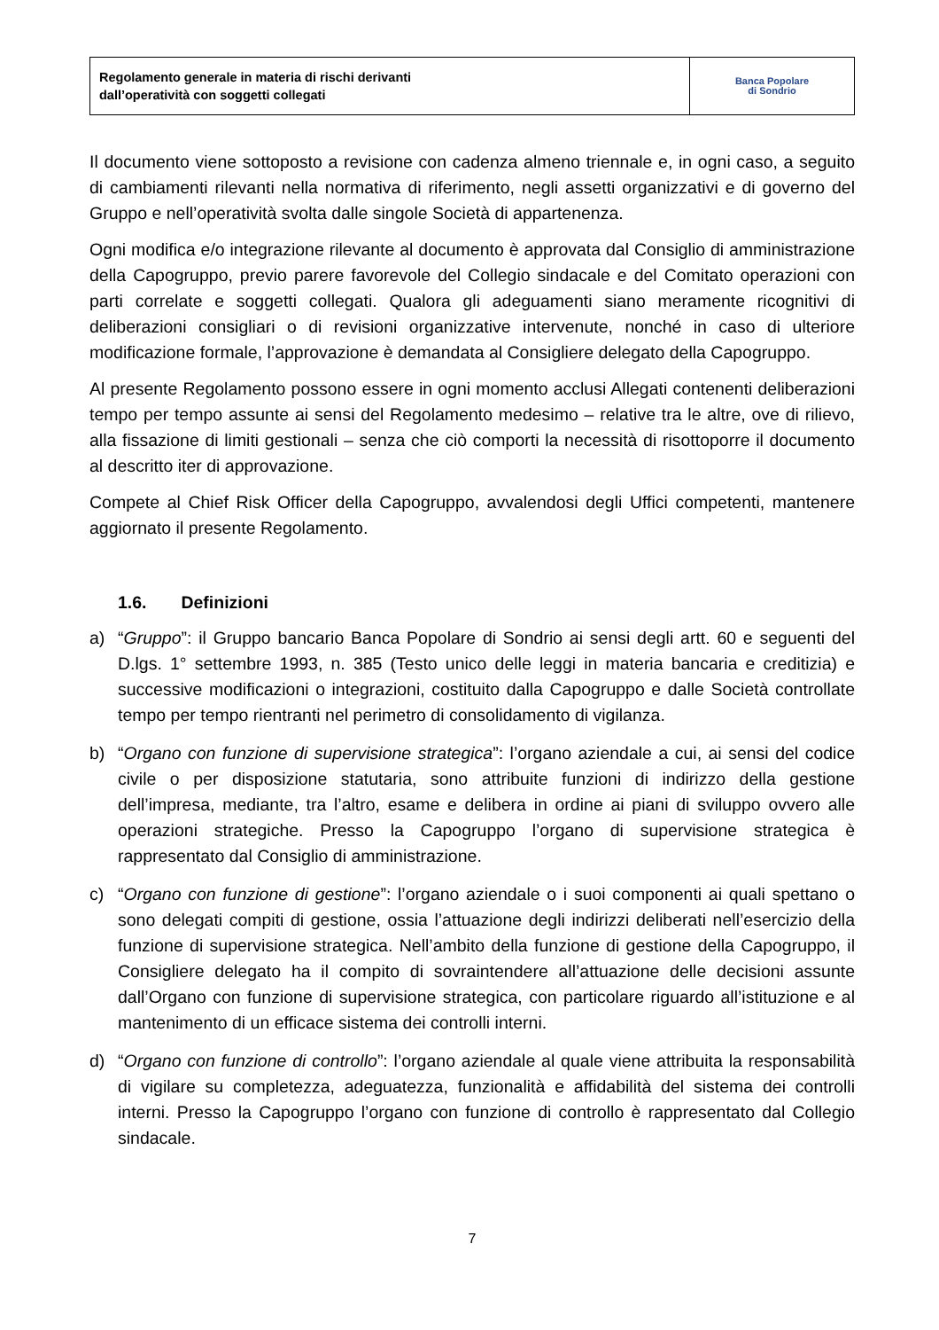| Regolamento generale in materia di rischi derivanti dall’operatività con soggetti collegati | Banca Popolare di Sondrio |
Il documento viene sottoposto a revisione con cadenza almeno triennale e, in ogni caso, a seguito di cambiamenti rilevanti nella normativa di riferimento, negli assetti organizzativi e di governo del Gruppo e nell’operatività svolta dalle singole Società di appartenenza.
Ogni modifica e/o integrazione rilevante al documento è approvata dal Consiglio di amministrazione della Capogruppo, previo parere favorevole del Collegio sindacale e del Comitato operazioni con parti correlate e soggetti collegati. Qualora gli adeguamenti siano meramente ricognitivi di deliberazioni consigliari o di revisioni organizzative intervenute, nonché in caso di ulteriore modificazione formale, l’approvazione è demandata al Consigliere delegato della Capogruppo.
Al presente Regolamento possono essere in ogni momento acclusi Allegati contenenti deliberazioni tempo per tempo assunte ai sensi del Regolamento medesimo – relative tra le altre, ove di rilievo, alla fissazione di limiti gestionali – senza che ciò comporti la necessità di risottoporre il documento al descritto iter di approvazione.
Compete al Chief Risk Officer della Capogruppo, avvalendosi degli Uffici competenti, mantenere aggiornato il presente Regolamento.
1.6. Definizioni
a) “Gruppo”: il Gruppo bancario Banca Popolare di Sondrio ai sensi degli artt. 60 e seguenti del D.lgs. 1° settembre 1993, n. 385 (Testo unico delle leggi in materia bancaria e creditizia) e successive modificazioni o integrazioni, costituito dalla Capogruppo e dalle Società controllate tempo per tempo rientranti nel perimetro di consolidamento di vigilanza.
b) “Organo con funzione di supervisione strategica”: l’organo aziendale a cui, ai sensi del codice civile o per disposizione statutaria, sono attribuite funzioni di indirizzo della gestione dell’impresa, mediante, tra l’altro, esame e delibera in ordine ai piani di sviluppo ovvero alle operazioni strategiche. Presso la Capogruppo l’organo di supervisione strategica è rappresentato dal Consiglio di amministrazione.
c) “Organo con funzione di gestione”: l’organo aziendale o i suoi componenti ai quali spettano o sono delegati compiti di gestione, ossia l’attuazione degli indirizzi deliberati nell’esercizio della funzione di supervisione strategica. Nell’ambito della funzione di gestione della Capogruppo, il Consigliere delegato ha il compito di sovraintendere all’attuazione delle decisioni assunte dall’Organo con funzione di supervisione strategica, con particolare riguardo all’istituzione e al mantenimento di un efficace sistema dei controlli interni.
d) “Organo con funzione di controllo”: l’organo aziendale al quale viene attribuita la responsabilità di vigilare su completezza, adeguatezza, funzionalità e affidabilità del sistema dei controlli interni. Presso la Capogruppo l’organo con funzione di controllo è rappresentato dal Collegio sindacale.
7